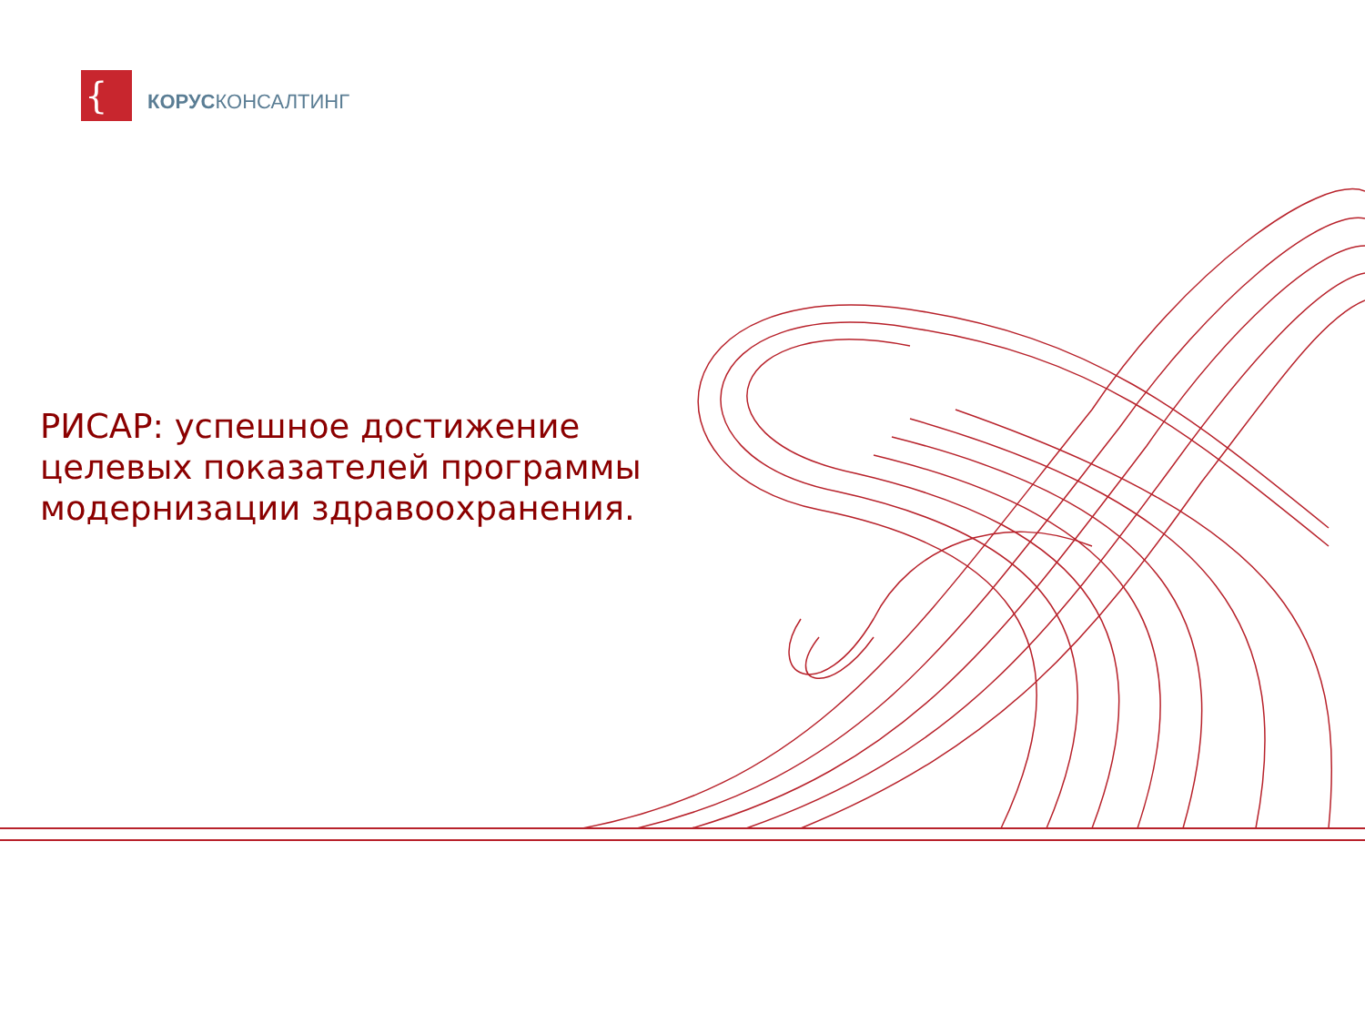{
КОРУСКОНСАЛТИНГ
РИСАР: успешное достижение целевых показателей программы модернизации здравоохранения.